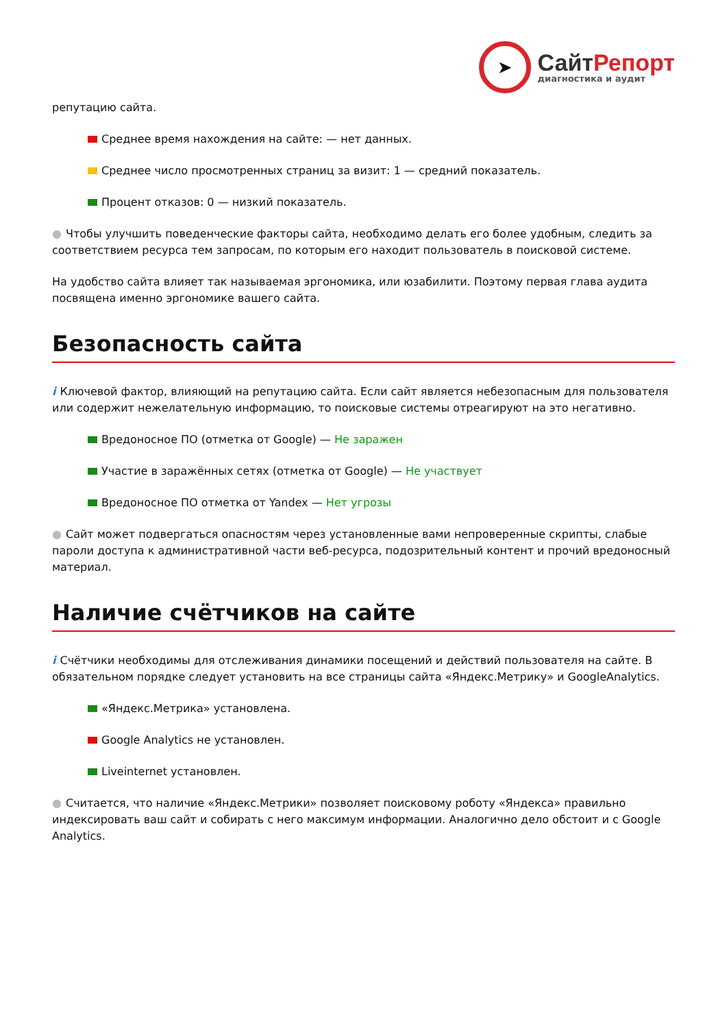➤
СайтРепорт
диагностика и аудит
репутацию сайта.
Среднее время нахождения на сайте: — нет данных.
Среднее число просмотренных страниц за визит: 1 — средний показатель.
Процент отказов: 0 — низкий показатель.
● Чтобы улучшить поведенческие факторы сайта, необходимо делать его более удобным, следить за соответствием ресурса тем запросам, по которым его находит пользователь в поисковой системе.
На удобство сайта влияет так называемая эргономика, или юзабилити. Поэтому первая глава аудита посвящена именно эргономике вашего сайта.
Безопасность сайта
i Ключевой фактор, влияющий на репутацию сайта. Если сайт является небезопасным для пользователя или содержит нежелательную информацию, то поисковые системы отреагируют на это негативно.
Вредоносное ПО (отметка от Google) — Не заражен
Участие в заражённых сетях (отметка от Google) — Не участвует
Вредоносное ПО отметка от Yandex — Нет угрозы
● Сайт может подвергаться опасностям через установленные вами непроверенные скрипты, слабые пароли доступа к административной части веб-ресурса, подозрительный контент и прочий вредоносный материал.
Наличие счётчиков на сайте
i Счётчики необходимы для отслеживания динамики посещений и действий пользователя на сайте. В обязательном порядке следует установить на все страницы сайта «Яндекс.Метрику» и GoogleAnalytics.
«Яндекс.Метрика» установлена.
Google Analytics не установлен.
Liveinternet установлен.
● Считается, что наличие «Яндекс.Метрики» позволяет поисковому роботу «Яндекса» правильно индексировать ваш сайт и собирать с него максимум информации. Аналогично дело обстоит и с Google Analytics.